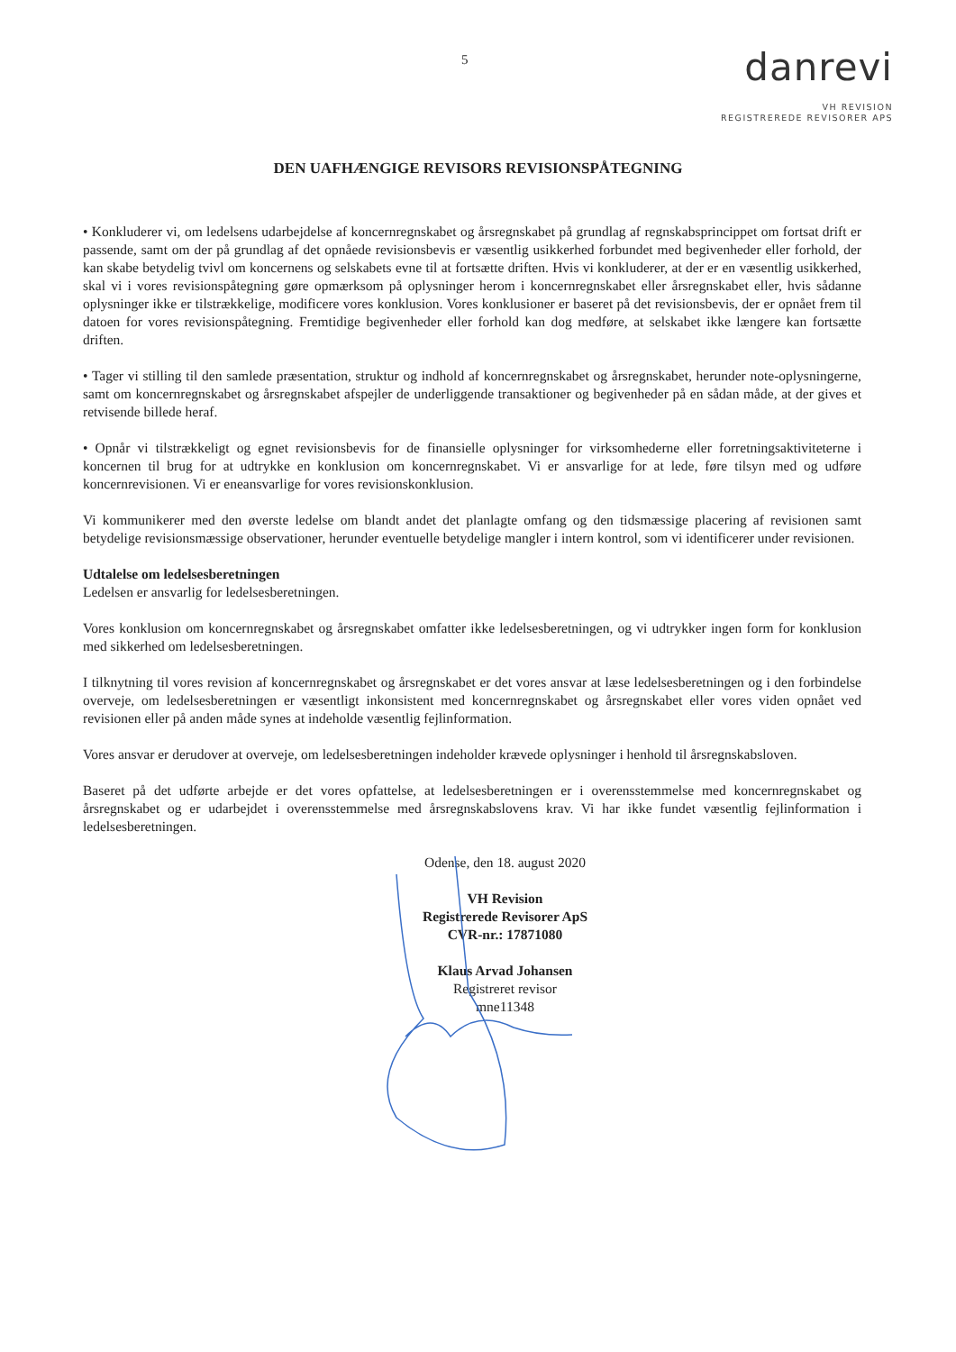5
danrevi
VH REVISION
REGISTREREDE REVISORER APS
DEN UAFHÆNGIGE REVISORS REVISIONSPÅTEGNING
• Konkluderer vi, om ledelsens udarbejdelse af koncernregnskabet og årsregnskabet på grundlag af regnskabsprincippet om fortsat drift er passende, samt om der på grundlag af det opnåede revisionsbevis er væsentlig usikkerhed forbundet med begivenheder eller forhold, der kan skabe betydelig tvivl om koncernens og selskabets evne til at fortsætte driften. Hvis vi konkluderer, at der er en væsentlig usikkerhed, skal vi i vores revisionspåtegning gøre opmærksom på oplysninger herom i koncernregnskabet eller årsregnskabet eller, hvis sådanne oplysninger ikke er tilstrækkelige, modificere vores konklusion. Vores konklusioner er baseret på det revisionsbevis, der er opnået frem til datoen for vores revisionspåtegning. Fremtidige begivenheder eller forhold kan dog medføre, at selskabet ikke længere kan fortsætte driften.
• Tager vi stilling til den samlede præsentation, struktur og indhold af koncernregnskabet og årsregnskabet, herunder note-oplysningerne, samt om koncernregnskabet og årsregnskabet afspejler de underliggende transaktioner og begivenheder på en sådan måde, at der gives et retvisende billede heraf.
• Opnår vi tilstrækkeligt og egnet revisionsbevis for de finansielle oplysninger for virksomhederne eller forretningsaktiviteterne i koncernen til brug for at udtrykke en konklusion om koncernregnskabet. Vi er ansvarlige for at lede, føre tilsyn med og udføre koncernrevisionen. Vi er eneansvarlige for vores revisionskonklusion.
Vi kommunikerer med den øverste ledelse om blandt andet det planlagte omfang og den tidsmæssige placering af revisionen samt betydelige revisionsmæssige observationer, herunder eventuelle betydelige mangler i intern kontrol, som vi identificerer under revisionen.
Udtalelse om ledelsesberetningen
Ledelsen er ansvarlig for ledelsesberetningen.
Vores konklusion om koncernregnskabet og årsregnskabet omfatter ikke ledelsesberetningen, og vi udtrykker ingen form for konklusion med sikkerhed om ledelsesberetningen.
I tilknytning til vores revision af koncernregnskabet og årsregnskabet er det vores ansvar at læse ledelsesberetningen og i den forbindelse overveje, om ledelsesberetningen er væsentligt inkonsistent med koncernregnskabet og årsregnskabet eller vores viden opnået ved revisionen eller på anden måde synes at indeholde væsentlig fejlinformation.
Vores ansvar er derudover at overveje, om ledelsesberetningen indeholder krævede oplysninger i henhold til årsregnskabsloven.
Baseret på det udførte arbejde er det vores opfattelse, at ledelsesberetningen er i overensstemmelse med koncernregnskabet og årsregnskabet og er udarbejdet i overensstemmelse med årsregnskabslovens krav. Vi har ikke fundet væsentlig fejlinformation i ledelsesberetningen.
Odense, den 18. august 2020
VH Revision
Registrerede Revisorer ApS
CVR-nr.: 17871080
Klaus Arvad Johansen
Registreret revisor
mne11348